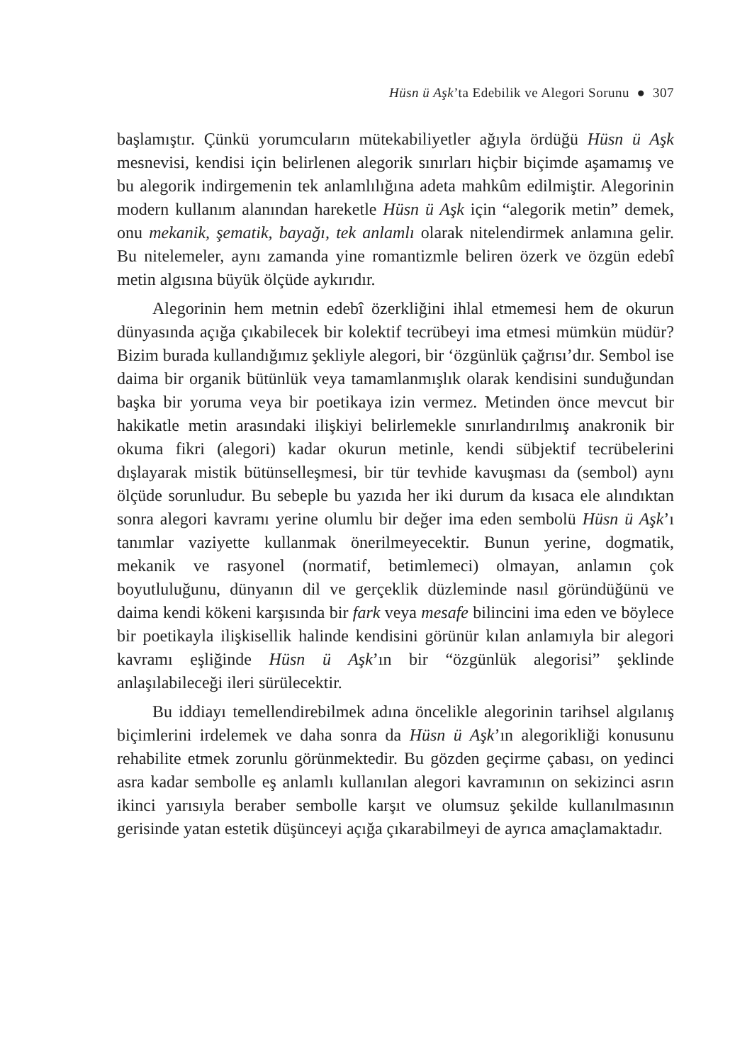Hüsn ü Aşk’ta Edebilik ve Alegori Sorunu ● 307
başlamıştır. Çünkü yorumcuların mütekabiliyetler ağıyla ördüğü Hüsn ü Aşk mesnevisi, kendisi için belirlenen alegorik sınırları hiçbir biçimde aşamamış ve bu alegorik indirgemenin tek anlamlılığına adeta mahkûm edilmiştir. Alegorinin modern kullanım alanından hareketle Hüsn ü Aşk için “alegorik metin” demek, onu mekanik, şematik, bayağı, tek anlamlı olarak nitelendirmek anlamına gelir. Bu nitelemeler, aynı zamanda yine romantizmle beliren özerk ve özgün edebî metin algısına büyük ölçüde aykırıdır.
Alegorinin hem metnin edebî özerkliğini ihlal etmemesi hem de okurun dünyasında açığa çıkabilecek bir kolektif tecrübeyi ima etmesi mümkün müdür? Bizim burada kullandığımız şekliyle alegori, bir ‘özgünlük çağrısı’dır. Sembol ise daima bir organik bütünlük veya tamamlanmışlık olarak kendisini sunduğundan başka bir yoruma veya bir poetikaya izin vermez. Metinden önce mevcut bir hakikatle metin arasındaki ilişkiyi belirlemekle sınırlandırılmış anakronik bir okuma fikri (alegori) kadar okurun metinle, kendi sübjektif tecrübelerini dışlayarak mistik bütünselleşmesi, bir tür tevhide kavuşması da (sembol) aynı ölçüde sorunludur. Bu sebeple bu yazıda her iki durum da kısaca ele alındıktan sonra alegori kavramı yerine olumlu bir değer ima eden sembolü Hüsn ü Aşk’ı tanımlar vaziyette kullanmak önerilmeyecektir. Bunun yerine, dogmatik, mekanik ve rasyonel (normatif, betimlemeci) olmayan, anlamın çok boyutluluğunu, dünyanın dil ve gerçeklik düzleminde nasıl göründüğünü ve daima kendi kökeni karşısında bir fark veya mesafe bilincini ima eden ve böylece bir poetikayla ilişkisellik halinde kendisini görünür kılan anlamıyla bir alegori kavramı eşliğinde Hüsn ü Aşk’ın bir “özgünlük alegorisi” şeklinde anlaşılabileceği ileri sürülecektir.
Bu iddiayı temellendirebilmek adına öncelikle alegorinin tarihsel algılanış biçimlerini irdelemek ve daha sonra da Hüsn ü Aşk’ın alegorikliği konusunu rehabilite etmek zorunlu görünmektedir. Bu gözden geçirme çabası, on yedinci asra kadar sembolle eş anlamlı kullanılan alegori kavramının on sekizinci asrın ikinci yarısıyla beraber sembolle karşıt ve olumsuz şekilde kullanılmasının gerisinde yatan estetik düşünceyi açığa çıkarabilmeyi de ayrıca amaçlamaktadır.